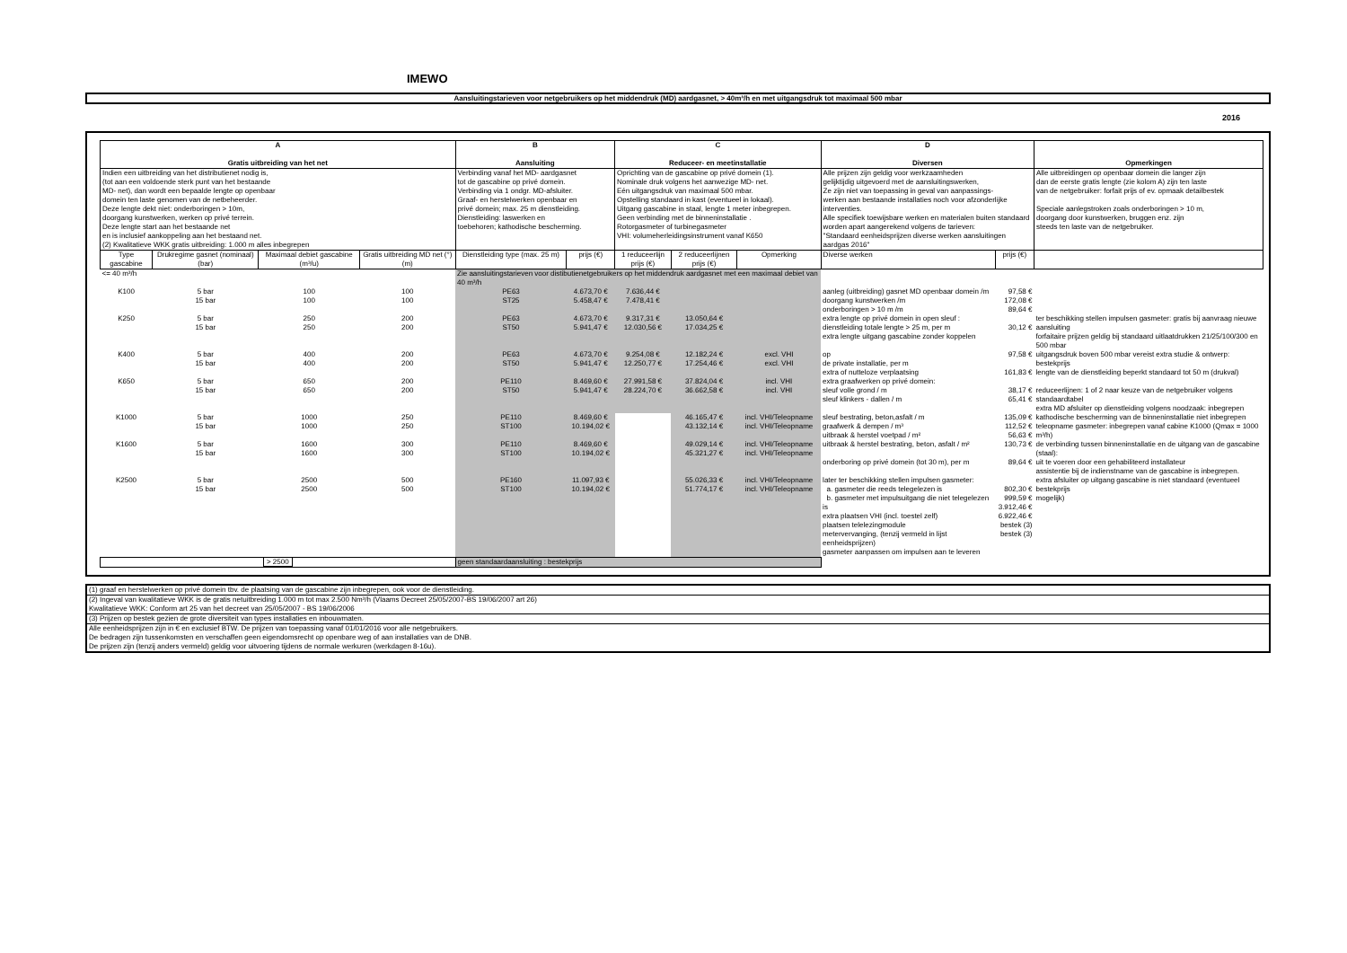IMEWO
Aansluitingstarieven voor netgebruikers op het middendruk (MD) aardgasnet, > 40m³/h en met uitgangsdruk tot maximaal 500 mbar
2016
| A Gratis uitbreiding van het net | | | | B Aansluiting | | C Reduceer- en meetinstallatie | | | D Diversen | | Opmerkingen |
| --- | --- | --- | --- | --- | --- | --- | --- | --- | --- | --- | --- |
| Indien een uitbreiding van het distributienet nodig is, (tot aan een voldoende sterk punt van het bestaande MD- net), dan wordt een bepaalde lengte op openbaar domein ten laste genomen van de netbeheerder. Deze lengte dekt niet: onderboringen > 10m, doorgang kunstwerken, werken op privé terrein. Deze lengte start aan het bestaande net en is inclusief aankoppeling aan het bestaand net. (2) Kwalitatieve WKK gratis uitbreiding: 1.000 m alles inbegrepen | | | | Verbinding vanaf het MD- aardgasnet tot de gascabine op privé domein. Verbinding via 1 ondgr. MD-afsluiter. Graaf- en herstelwerken openbaar en privé domein; max. 25 m dienstleiding. Dienstleiding: laswerken en toebehoren; kathodische bescherming. | | Oprichting van de gascabine op privé domein (1). Nominale druk volgens het aanwezige MD- net. Eén uitgangsdruk van maximaal 500 mbar. Opstelling standaard in kast (eventueel in lokaal). Uitgang gascabine in staal, lengte 1 meter inbegrepen. Geen verbinding met de binneninstallatie . Rotorgasmeter of turbinegasmeter VHI: volumeherleidingsinstrument vanaf K650 | | | Alle prijzen zijn geldig voor werkzaamheden gelijktijdig uitgevoerd met de aansluitingswerken, Ze zijn niet van toepassing in geval van aanpassings- werken aan bestaande installaties noch voor afzonderlijke interventies. Alle specifiek toewijsbare werken en materialen buiten standaard worden apart aangerekend volgens de tarieven: "Standaard eenheidsprijzen diverse werken aansluitingen aardgas 2016" | | Alle uitbreidingen op openbaar domein die langer zijn dan de eerste gratis lengte (zie kolom A) zijn ten laste van de netgebruiker: forfait prijs of ev. opmaak detailbestek Speciale aanlegstroken zoals onderboringen > 10 m, doorgang door kunstwerken, bruggen enz. zijn steeds ten laste van de netgebruiker. |
| Type gascabine | Drukregime gasnet (nominaal) (bar) | Maximaal debiet gascabine (m³/u) | Gratis uitbreiding MD net (°) (m) | Dienstleiding type (max. 25 m) | prijs (€) | 1 reduceerlijn prijs (€) | 2 reduceerlijnen prijs (€) | Opmerking | Diverse werken | prijs (€) | |
| <= 40 m³/h | | | | Zie aansluitingstarieven voor distibutienetgebruikers op het middendruk aardgasnet met een maximaal debiet van 40 m³/h | | | | | | | |
| K100 | 5 bar 15 bar | 100 100 | 100 100 | PE63 ST25 | 4.673,70 € 5.458,47 € | 7.636,44 € 7.478,41 € | | | aanleg (uitbreiding) gasnet MD openbaar domein /m doorgang kunstwerken /m onderboringen > 10 m /m | 97,58 € 172,08 € 89,64 € | |
| K250 | 5 bar 15 bar | 250 250 | 200 200 | PE63 ST50 | 4.673,70 € 5.941,47 € | 9.317,31 € 12.030,56 € | 13.050,64 € 17.034,25 € | | extra lengte op privé domein in open sleuf : dienstleiding totale lengte > 25 m, per m extra lengte uitgang gascabine zonder koppelen | 30,12 € | ter beschikking stellen impulsen gasmeter: gratis bij aanvraag nieuwe aansluiting forfaitaire prijzen geldig bij standaard uitlaatdrukken 21/25/100/300 en 500 mbar |
| K400 | 5 bar 15 bar | 400 400 | 200 200 | PE63 ST50 | 4.673,70 € 5.941,47 € | 9.254,08 € 12.250,77 € | 12.182,24 € 17.254,46 € | excl. VHI excl. VHI | op de private installatie, per m extra of nutteloze verplaatsing | 97,58 € 161,83 € | uitgangsdruk boven 500 mbar vereist extra studie & ontwerp: bestekprijs lengte van de dienstleiding beperkt standaard tot 50 m (drukval) |
| K650 | 5 bar 15 bar | 650 650 | 200 200 | PE110 ST50 | 8.469,60 € 5.941,47 € | 27.991,58 € 28.224,70 € | 37.824,04 € 36.662,58 € | incl. VHI incl. VHI | extra graafwerken op privé domein: sleuf volle grond / m sleuf klinkers - dallen / m | 38,17 € 65,41 € | reduceerlijnen: 1 of 2 naar keuze van de netgebruiker volgens standaardtabel extra MD afsluiter op dienstleiding volgens noodzaak: inbegrepen |
| K1000 | 5 bar 15 bar | 1000 1000 | 250 250 | PE110 ST100 | 8.469,60 € 10.194,02 € | | 46.165,47 € 43.132,14 € | incl. VHI/Teleopname incl. VHI/Teleopname | sleuf bestrating, beton,asfalt / m graafwerk & dempen / m³ uitbraak & herstel voetpad / m² | 135,09 € 112,52 € 56,63 € | kathodische bescherming van de binneninstallatie niet inbegrepen teleopname gasmeter: inbegrepen vanaf cabine K1000 (Qmax = 1000 m³/h) |
| K1600 | 5 bar 15 bar | 1600 1600 | 300 300 | PE110 ST100 | 8.469,60 € 10.194,02 € | | 49.029,14 € 45.321,27 € | incl. VHI/Teleopname incl. VHI/Teleopname | uitbraak & herstel bestrating, beton, asfalt / m² onderboring op privé domein (tot 30 m), per m | 130,73 € 89,64 € | de verbinding tussen binneninstallatie en de uitgang van de gascabine (staal): uit te voeren door een gehabiliteerd installateur assistentie bij de indienstname van de gascabine is inbegrepen. |
| K2500 | 5 bar 15 bar | 2500 2500 | 500 500 | PE160 ST100 | 11.097,93 € 10.194,02 € | | 55.026,33 € 51.774,17 € | incl. VHI/Teleopname incl. VHI/Teleopname | later ter beschikking stellen impulsen gasmeter: a. gasmeter die reeds telegelezen is b. gasmeter met impulsuitgang die niet telegelezen is extra plaatsen VHI (incl. toestel zelf) plaatsen telelezingmodule metervervanging, (tenzij vermeld in lijst eenheidsprijzen) gasmeter aanpassen om impulsen aan te leveren | 802,30 € 999,59 € 3.912,46 € 6.922,46 € bestek (3) bestek (3) | extra afsluiter op uitgang gascabine is niet standaard (eventueel bestekprijs mogelijk) |
| > 2500 | | | | geen standaardaansluiting : bestekprijs | | | | | | | |
(1) graaf en herstelwerken op privé domein tbv. de plaatsing van de gascabine zijn inbegrepen, ook voor de dienstleiding.
(2) Ingeval van kwalitatieve WKK is de gratis netuitbreiding 1.000 m tot max 2.500 Nm³/h (Vlaams Decreet 25/05/2007-BS 19/06/2007 art 26)
Kwalitatieve WKK: Conform art 25 van het decreet van 25/05/2007 - BS 19/06/2006
(3) Prijzen op bestek gezien de grote diversiteit van types installaties en inbouwmaten.
Alle eenheidsprijzen zijn in € en exclusief BTW. De prijzen van toepassing vanaf 01/01/2016 voor alle netgebruikers.
De bedragen zijn tussenkomsten en verschaffen geen eigendomsrecht op openbare weg of aan installaties van de DNB.
De prijzen zijn (tenzij anders vermeld) geldig voor uitvoering tijdens de normale werkuren (werkdagen 8-16u).